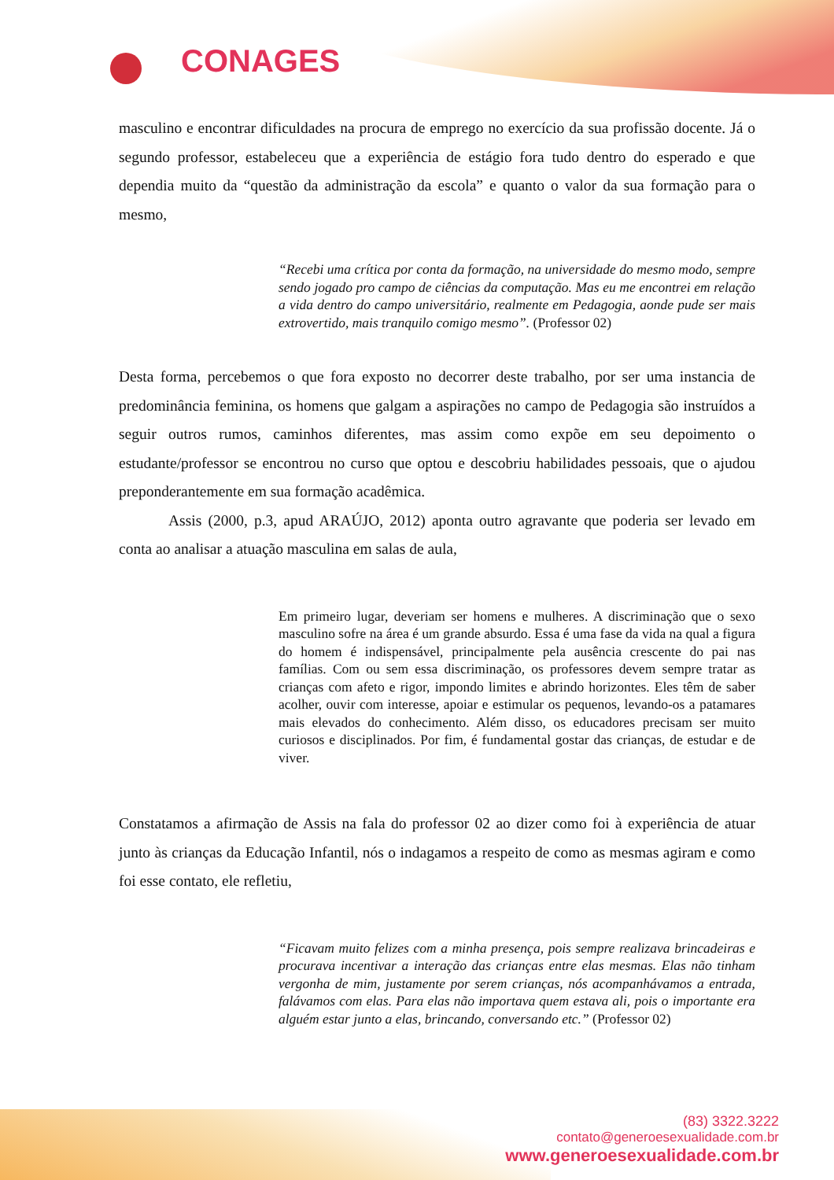CONAGES
masculino e encontrar dificuldades na procura de emprego no exercício da sua profissão docente. Já o segundo professor, estabeleceu que a experiência de estágio fora tudo dentro do esperado e que dependia muito da “questão da administração da escola” e quanto o valor da sua formação para o mesmo,
“Recebi uma crítica por conta da formação, na universidade do mesmo modo, sempre sendo jogado pro campo de ciências da computação. Mas eu me encontrei em relação a vida dentro do campo universitário, realmente em Pedagogia, aonde pude ser mais extrovertido, mais tranquilo comigo mesmo”. (Professor 02)
Desta forma, percebemos o que fora exposto no decorrer deste trabalho, por ser uma instancia de predominância feminina, os homens que galgam a aspirações no campo de Pedagogia são instruídos a seguir outros rumos, caminhos diferentes, mas assim como expõe em seu depoimento o estudante/professor se encontrou no curso que optou e descobriu habilidades pessoais, que o ajudou preponderantemente em sua formação acadêmica.
Assis (2000, p.3, apud ARAÚJO, 2012) aponta outro agravante que poderia ser levado em conta ao analisar a atuação masculina em salas de aula,
Em primeiro lugar, deveriam ser homens e mulheres. A discriminação que o sexo masculino sofre na área é um grande absurdo. Essa é uma fase da vida na qual a figura do homem é indispensável, principalmente pela ausência crescente do pai nas famílias. Com ou sem essa discriminação, os professores devem sempre tratar as crianças com afeto e rigor, impondo limites e abrindo horizontes. Eles têm de saber acolher, ouvir com interesse, apoiar e estimular os pequenos, levando-os a patamares mais elevados do conhecimento. Além disso, os educadores precisam ser muito curiosos e disciplinados. Por fim, é fundamental gostar das crianças, de estudar e de viver.
Constatamos a afirmação de Assis na fala do professor 02 ao dizer como foi à experiência de atuar junto às crianças da Educação Infantil, nós o indagamos a respeito de como as mesmas agiram e como foi esse contato, ele refletiu,
“Ficavam muito felizes com a minha presença, pois sempre realizava brincadeiras e procurava incentivar a interação das crianças entre elas mesmas. Elas não tinham vergonha de mim, justamente por serem crianças, nós acompanhávamos a entrada, falávamos com elas. Para elas não importava quem estava ali, pois o importante era alguém estar junto a elas, brincando, conversando etc.” (Professor 02)
(83) 3322.3222
contato@generoesexualidade.com.br
www.generoesexualidade.com.br